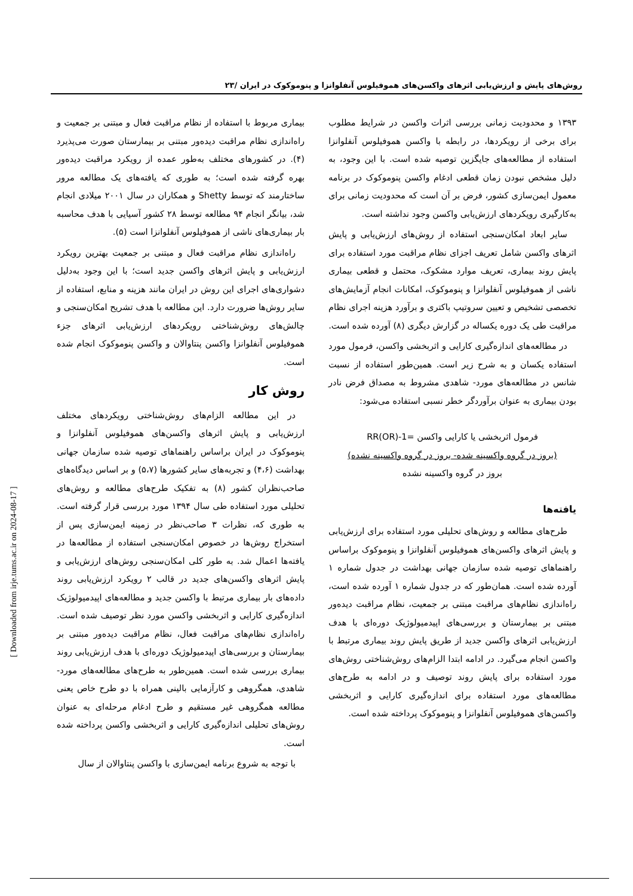روش‌های پایش و ارزش‌یابی اثرهای واکسن‌های هموفیلوس آنفلوانزا و پنوموکوک در ایران /۲۳
بیماری مربوط با استفاده از نظام مراقبت فعال و مبتنی بر جمعیت و راه‌اندازی نظام مراقبت دیده‌ور مبتنی بر بیمارستان صورت می‌پذیرد (۴). در کشورهای مختلف به‌طور عمده از رویکرد مراقبت دیده‌ور بهره گرفته شده است؛ به طوری که یافته‌های یک مطالعه مرور ساختارمند که توسط Shetty و همکاران در سال ۲۰۰۱ میلادی انجام شد، بیانگر انجام ۹۴ مطالعه توسط ۲۸ کشور آسیایی با هدف محاسبه بار بیماری‌های ناشی از هموفیلوس آنفلوانزا است (۵).
راه‌اندازی نظام مراقبت فعال و مبتنی بر جمعیت بهترین رویکرد ارزش‌یابی و پایش اثرهای واکسن جدید است؛ با این وجود به‌دلیل دشواری‌های اجرای این روش در ایران مانند هزینه و منابع، استفاده از سایر روش‌ها ضرورت دارد. این مطالعه با هدف تشریح امکان‌سنجی و چالش‌های روش‌شناختی رویکردهای ارزش‌یابی اثرهای جزء هموفیلوس آنفلوانزا واکسن پنتاوالان و واکسن پنوموکوک انجام شده است.
روش کار
در این مطالعه الزام‌های روش‌شناختی رویکردهای مختلف ارزش‌یابی و پایش اثرهای واکسن‌های هموفیلوس آنفلوانزا و پنوموکوک در ایران براساس راهنماهای توصیه شده سازمان جهانی بهداشت (۴،۶) و تجربه‌های سایر کشورها (۵،۷) و بر اساس دیدگاه‌های صاحب‌نظران کشور (۸) به تفکیک طرح‌های مطالعه و روش‌های تحلیلی مورد استفاده طی سال ۱۳۹۴ مورد بررسی قرار گرفته است. به طوری که، نظرات ۳ صاحب‌نظر در زمینه ایمن‌سازی پس از استخراج روش‌ها در خصوص امکان‌سنجی استفاده از مطالعه‌ها در یافته‌ها اعمال شد. به طور کلی امکان‌سنجی روش‌های ارزش‌یابی و پایش اثرهای واکسن‌های جدید در قالب ۲ رویکرد ارزش‌یابی روند داده‌های بار بیماری مرتبط با واکسن جدید و مطالعه‌های اپیدمیولوژیک اندازه‌گیری کارایی و اثربخشی واکسن مورد نظر توصیف شده است. راه‌اندازی نظام‌های مراقبت فعال، نظام مراقبت دیده‌ور مبتنی بر بیمارستان و بررسی‌های اپیدمیولوژیک دوره‌ای با هدف ارزش‌یابی روند بیماری بررسی شده است. همین‌طور به طرح‌های مطالعه‌های مورد- شاهدی، همگروهی و کارآزمایی بالینی همراه با دو طرح خاص یعنی مطالعه همگروهی غیر مستقیم و طرح ادغام مرحله‌ای به عنوان روش‌های تحلیلی اندازه‌گیری کارایی و اثربخشی واکسن پرداخته شده است.
با توجه به شروع برنامه ایمن‌سازی با واکسن پنتاوالان از سال
۱۳۹۳ و محدودیت زمانی بررسی اثرات واکسن در شرایط مطلوب برای برخی از رویکردها، در رابطه با واکسن هموفیلوس آنفلوانزا استفاده از مطالعه‌های جایگزین توصیه شده است. با این وجود، به دلیل مشخص نبودن زمان قطعی ادغام واکسن پنوموکوک در برنامه معمول ایمن‌سازی کشور، فرض بر آن است که محدودیت زمانی برای به‌کارگیری رویکردهای ارزش‌یابی واکسن وجود نداشته است.
سایر ابعاد امکان‌سنجی استفاده از روش‌های ارزش‌یابی و پایش اثرهای واکسن شامل تعریف اجزای نظام مراقبت مورد استفاده برای پایش روند بیماری، تعریف موارد مشکوک، محتمل و قطعی بیماری ناشی از هموفیلوس آنفلوانزا و پنوموکوک، امکانات انجام آزمایش‌های تخصصی تشخیص و تعیین سروتیپ باکتری و برآورد هزینه اجرای نظام مراقبت طی یک دوره یکساله در گزارش دیگری (۸) آورده شده است.
در مطالعه‌های اندازه‌گیری کارایی و اثربخشی واکسن، فرمول مورد استفاده یکسان و به شرح زیر است. همین‌طور استفاده از نسبت شانس در مطالعه‌های مورد- شاهدی مشروط به مصداق فرض نادر بودن بیماری به عنوان برآوردگر خطر نسبی استفاده می‌شود:
فرمول اثربخشی یا کارایی واکسن =1-RR(OR)
(بروز در گروه واکسینه شده- بروز در گروه واکسینه نشده)
بروز در گروه واکسینه نشده
یافته‌ها
طرح‌های مطالعه و روش‌های تحلیلی مورد استفاده برای ارزش‌یابی و پایش اثرهای واکسن‌های هموفیلوس آنفلوانزا و پنوموکوک براساس راهنماهای توصیه شده سازمان جهانی بهداشت در جدول شماره ۱ آورده شده است. همان‌طور که در جدول شماره ۱ آورده شده است، راه‌اندازی نظام‌های مراقبت مبتنی بر جمعیت، نظام مراقبت دیده‌ور مبتنی بر بیمارستان و بررسی‌های اپیدمیولوژیک دوره‌ای با هدف ارزش‌یابی اثرهای واکسن جدید از طریق پایش روند بیماری مرتبط با واکسن انجام می‌گیرد. در ادامه ابتدا الزام‌های روش‌شناختی روش‌های مورد استفاده برای پایش روند توصیف و در ادامه به طرح‌های مطالعه‌های مورد استفاده برای اندازه‌گیری کارایی و اثربخشی واکسن‌های هموفیلوس آنفلوانزا و پنوموکوک پرداخته شده است.
[ Downloaded from irje.tums.ac.ir on 2024-08-17 ]